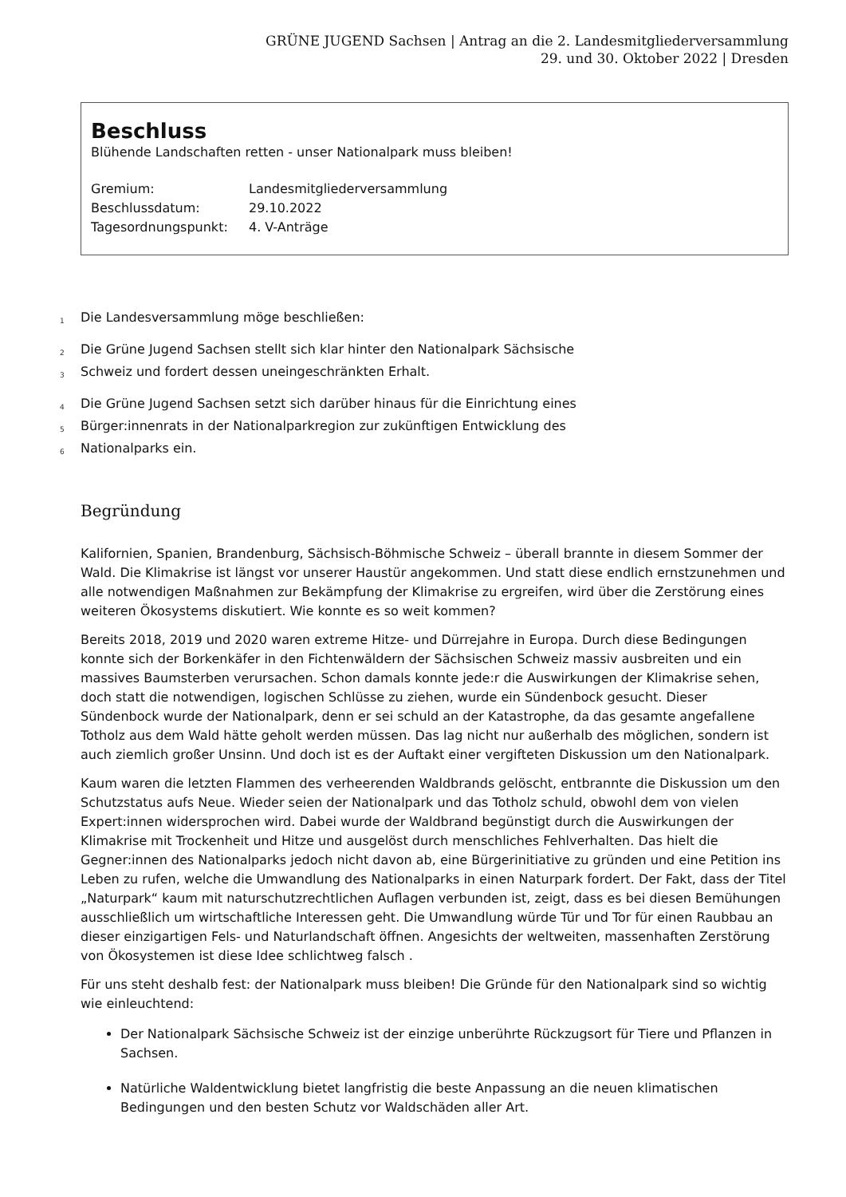GRÜNE JUGEND Sachsen | Antrag an die 2. Landesmitgliederversammlung
29. und 30. Oktober 2022 | Dresden
Beschluss
Blühende Landschaften retten - unser Nationalpark muss bleiben!
Gremium: Landesmitgliederversammlung Beschlussdatum: 29.10.2022 Tagesordnungspunkt: 4. V-Anträge
1 Die Landesversammlung möge beschließen:
2 Die Grüne Jugend Sachsen stellt sich klar hinter den Nationalpark Sächsische
3 Schweiz und fordert dessen uneingeschränkten Erhalt.
4 Die Grüne Jugend Sachsen setzt sich darüber hinaus für die Einrichtung eines
5 Bürger:innenrats in der Nationalparkregion zur zukünftigen Entwicklung des
6 Nationalparks ein.
Begründung
Kalifornien, Spanien, Brandenburg, Sächsisch-Böhmische Schweiz – überall brannte in diesem Sommer der Wald. Die Klimakrise ist längst vor unserer Haustür angekommen. Und statt diese endlich ernstzunehmen und alle notwendigen Maßnahmen zur Bekämpfung der Klimakrise zu ergreifen, wird über die Zerstörung eines weiteren Ökosystems diskutiert. Wie konnte es so weit kommen?
Bereits 2018, 2019 und 2020 waren extreme Hitze- und Dürrejahre in Europa. Durch diese Bedingungen konnte sich der Borkenkäfer in den Fichtenwäldern der Sächsischen Schweiz massiv ausbreiten und ein massives Baumsterben verursachen. Schon damals konnte jede:r die Auswirkungen der Klimakrise sehen, doch statt die notwendigen, logischen Schlüsse zu ziehen, wurde ein Sündenbock gesucht. Dieser Sündenbock wurde der Nationalpark, denn er sei schuld an der Katastrophe, da das gesamte angefallene Totholz aus dem Wald hätte geholt werden müssen. Das lag nicht nur außerhalb des möglichen, sondern ist auch ziemlich großer Unsinn. Und doch ist es der Auftakt einer vergifteten Diskussion um den Nationalpark.
Kaum waren die letzten Flammen des verheerenden Waldbrands gelöscht, entbrannte die Diskussion um den Schutzstatus aufs Neue. Wieder seien der Nationalpark und das Totholz schuld, obwohl dem von vielen Expert:innen widersprochen wird. Dabei wurde der Waldbrand begünstigt durch die Auswirkungen der Klimakrise mit Trockenheit und Hitze und ausgelöst durch menschliches Fehlverhalten. Das hielt die Gegner:innen des Nationalparks jedoch nicht davon ab, eine Bürgerinitiative zu gründen und eine Petition ins Leben zu rufen, welche die Umwandlung des Nationalparks in einen Naturpark fordert. Der Fakt, dass der Titel „Naturpark“ kaum mit naturschutzrechtlichen Auflagen verbunden ist, zeigt, dass es bei diesen Bemühungen ausschließlich um wirtschaftliche Interessen geht. Die Umwandlung würde Tür und Tor für einen Raubbau an dieser einzigartigen Fels- und Naturlandschaft öffnen. Angesichts der weltweiten, massenhaften Zerstörung von Ökosystemen ist diese Idee schlichtweg falsch .
Für uns steht deshalb fest: der Nationalpark muss bleiben! Die Gründe für den Nationalpark sind so wichtig wie einleuchtend:
Der Nationalpark Sächsische Schweiz ist der einzige unberührte Rückzugsort für Tiere und Pflanzen in Sachsen.
Natürliche Waldentwicklung bietet langfristig die beste Anpassung an die neuen klimatischen Bedingungen und den besten Schutz vor Waldschäden aller Art.